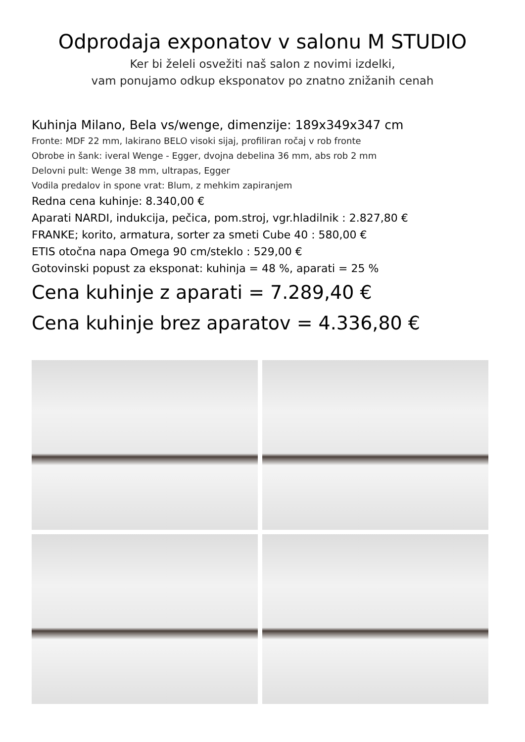Odprodaja exponatov v salonu M STUDIO
Ker bi želeli osvežiti naš salon z novimi izdelki,
vam ponujamo odkup eksponatov po znatno znižanih cenah
Kuhinja Milano, Bela vs/wenge, dimenzije: 189x349x347 cm
Fronte: MDF 22 mm, lakirano BELO visoki sijaj, profiliran ročaj v rob fronte
Obrobe in šank: iveral Wenge - Egger, dvojna debelina 36 mm, abs rob 2 mm
Delovni pult: Wenge 38 mm, ultrapas, Egger
Vodila predalov in spone vrat: Blum, z mehkim zapiranjem
Redna cena kuhinje: 8.340,00 €
Aparati NARDI, indukcija, pečica, pom.stroj, vgr.hladilnik : 2.827,80 €
FRANKE; korito, armatura, sorter za smeti Cube 40 : 580,00 €
ETIS otočna napa Omega 90 cm/steklo : 529,00 €
Gotovinski popust za eksponat: kuhinja = 48 %, aparati = 25 %
Cena kuhinje z aparati = 7.289,40 €
Cena kuhinje brez aparatov = 4.336,80 €